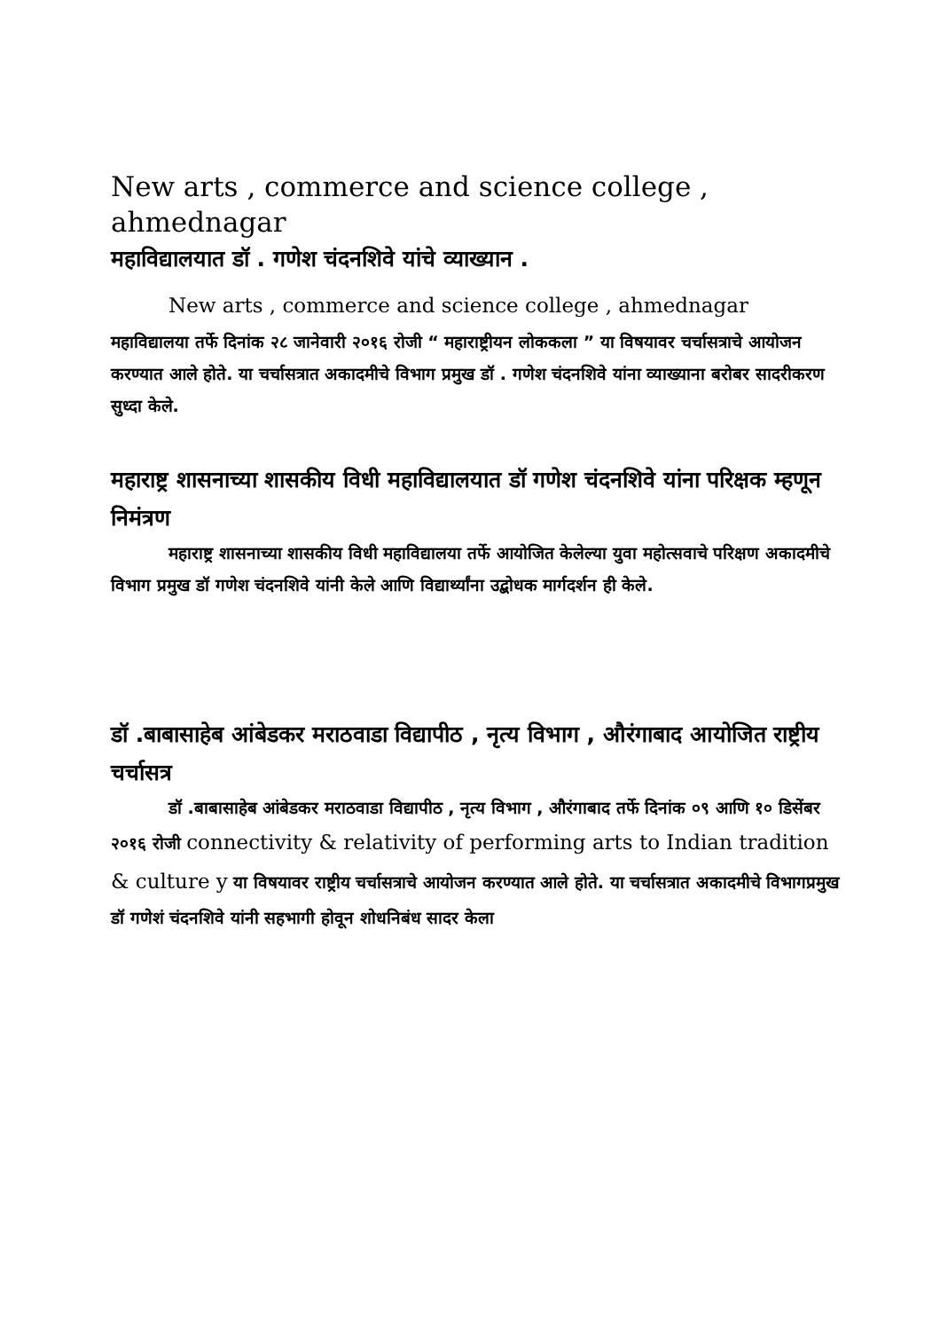New arts , commerce and science college , ahmednagar
महाविद्यालयात डॉ . गणेश चंदनशिवे यांचे व्याख्यान .
New arts , commerce and science college , ahmednagar
महाविद्यालया तर्फे दिनांक २८ जानेवारी २०१६ रोजी “ महाराष्ट्रीयन लोककला ” या विषयावर चर्चासत्राचे आयोजन करण्यात आले होते. या चर्चासत्रात अकादमीचे विभाग प्रमुख डॉ . गणेश चंदनशिवे यांना व्याख्याना बरोबर सादरीकरण सुध्दा केले.
महाराष्ट्र शासनाच्या शासकीय विधी महाविद्यालयात डॉ गणेश चंदनशिवे यांना परिक्षक म्हणून निमंत्रण
महाराष्ट्र शासनाच्या शासकीय विधी महाविद्यालया तर्फे आयोजित केलेल्या युवा महोत्सवाचे परिक्षण अकादमीचे विभाग प्रमुख डॉ गणेश चंदनशिवे यांनी केले आणि विद्यार्थ्यांना उद्बोधक मार्गदर्शन ही केले.
डॉ .बाबासाहेब आंबेडकर मराठवाडा विद्यापीठ , नृत्य विभाग , औरंगाबाद आयोजित राष्ट्रीय चर्चासत्र
डॉ .बाबासाहेब आंबेडकर मराठवाडा विद्यापीठ , नृत्य विभाग , औरंगाबाद तर्फे दिनांक ०९ आणि १० डिसेंबर २०१६ रोजी connectivity & relativity of performing arts to Indian tradition & culture y या विषयावर राष्ट्रीय चर्चासत्राचे आयोजन करण्यात आले होते. या चर्चासत्रात अकादमीचे विभागप्रमुख डॉ गणेशं चंदनशिवे यांनी सहभागी होवून शोधनिबंध सादर केला